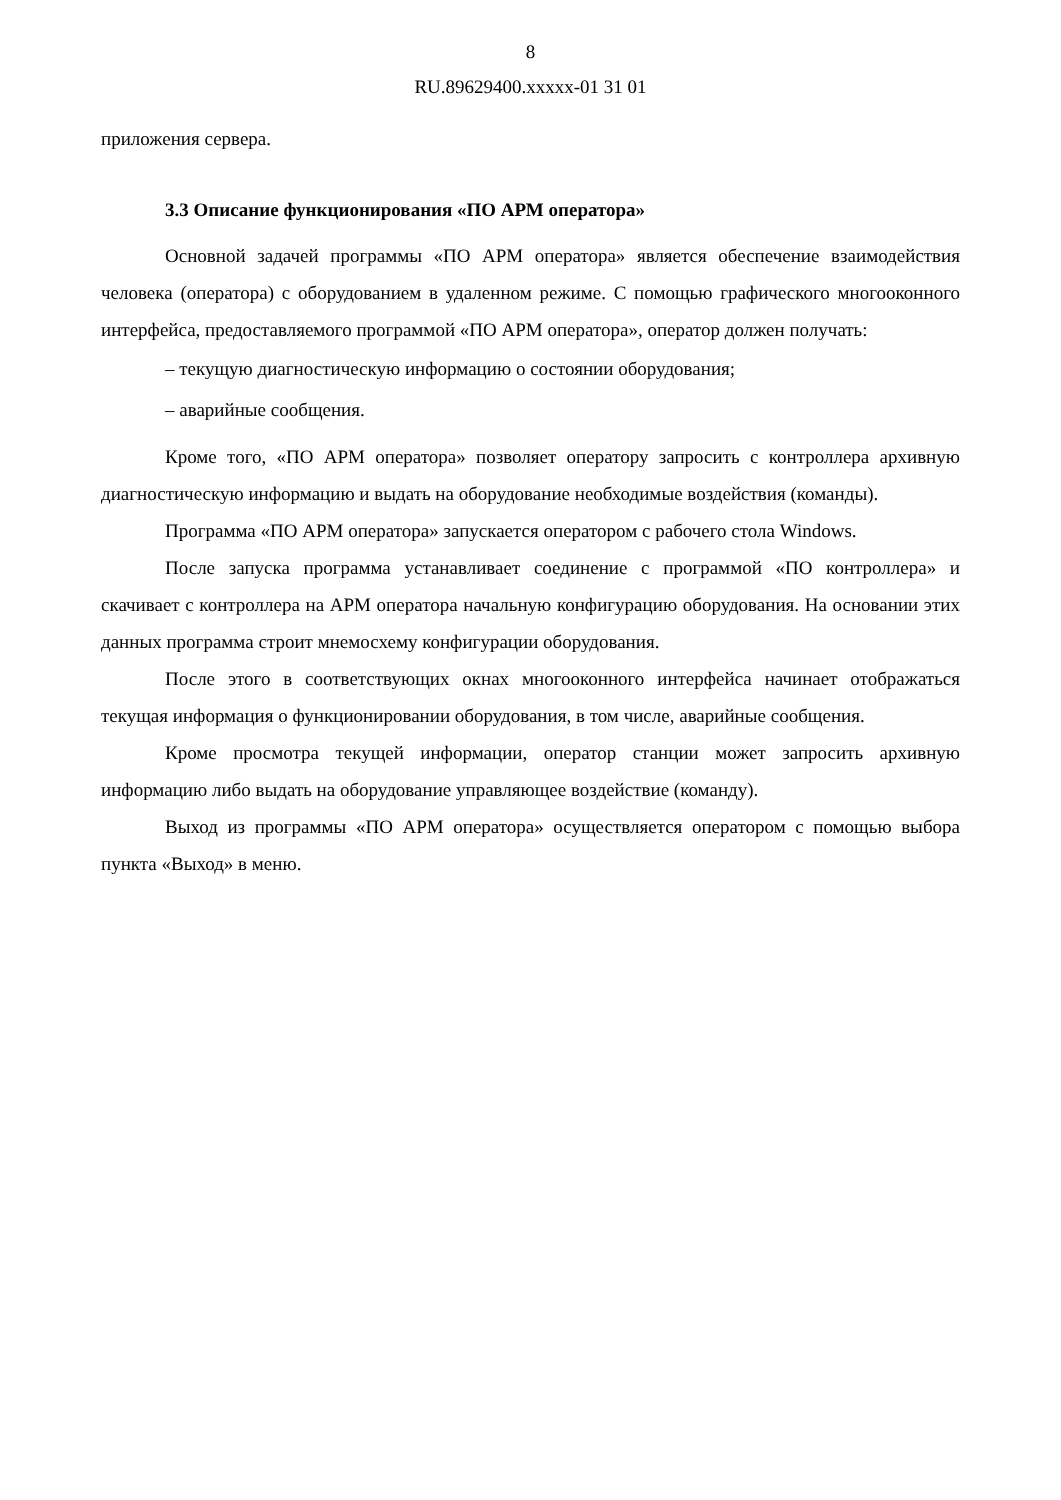8
RU.89629400.xxxxx-01 31 01
приложения сервера.
3.3 Описание функционирования «ПО АРМ оператора»
Основной задачей программы «ПО АРМ оператора» является обеспечение взаимодействия человека (оператора) с оборудованием в удаленном режиме. С помощью графического многооконного интерфейса, предоставляемого программой «ПО АРМ оператора», оператор должен получать:
– текущую диагностическую информацию о состоянии оборудования;
– аварийные сообщения.
Кроме того, «ПО АРМ оператора» позволяет оператору запросить с контроллера архивную диагностическую информацию и выдать на оборудование необходимые воздействия (команды).
Программа «ПО АРМ оператора» запускается оператором с рабочего стола Windows.
После запуска программа устанавливает соединение с программой «ПО контроллера» и скачивает с контроллера на АРМ оператора начальную конфигурацию оборудования. На основании этих данных программа строит мнемосхему конфигурации оборудования.
После этого в соответствующих окнах многооконного интерфейса начинает отображаться текущая информация о функционировании оборудования, в том числе, аварийные сообщения.
Кроме просмотра текущей информации, оператор станции может запросить архивную информацию либо выдать на оборудование управляющее воздействие (команду).
Выход из программы «ПО АРМ оператора» осуществляется оператором с помощью выбора пункта «Выход» в меню.